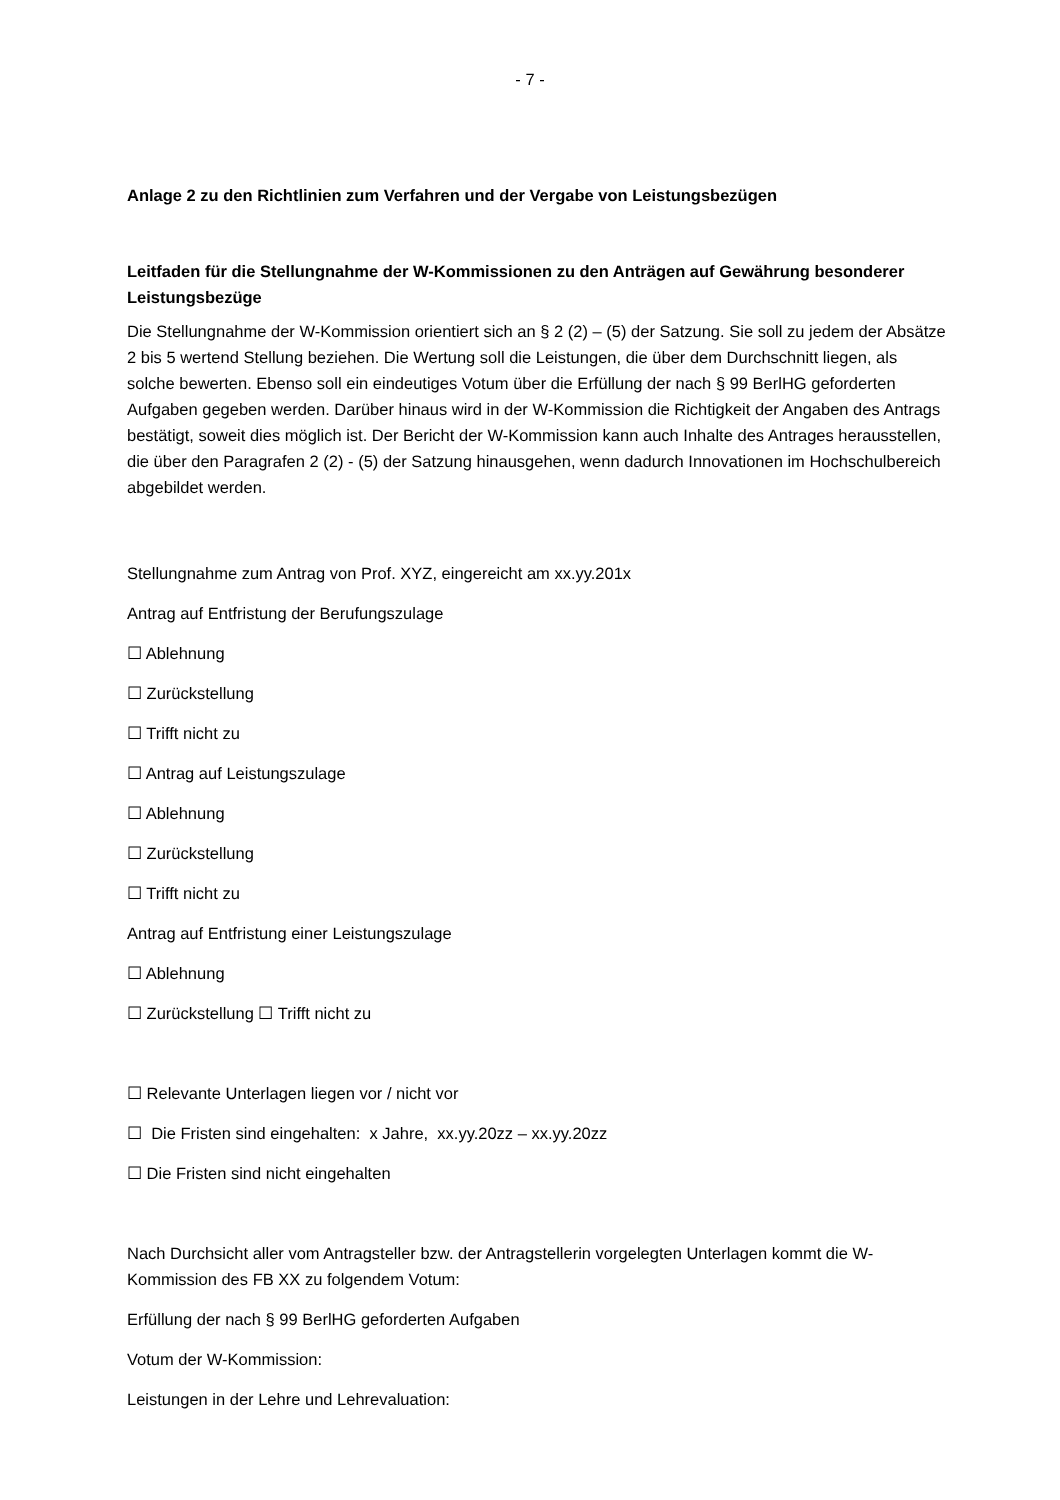- 7 -
Anlage 2 zu den Richtlinien zum Verfahren und der Vergabe von Leistungsbezügen
Leitfaden für die Stellungnahme der W-Kommissionen zu den Anträgen auf Gewährung besonderer Leistungsbezüge
Die Stellungnahme der W-Kommission orientiert sich an § 2 (2) – (5) der Satzung. Sie soll zu jedem der Absätze 2 bis 5 wertend Stellung beziehen. Die Wertung soll die Leistungen, die über dem Durchschnitt liegen, als solche bewerten. Ebenso soll ein eindeutiges Votum über die Erfüllung der nach § 99 BerlHG geforderten Aufgaben gegeben werden. Darüber hinaus wird in der W-Kommission die Richtigkeit der Angaben des Antrags bestätigt, soweit dies möglich ist. Der Bericht der W-Kommission kann auch Inhalte des Antrages herausstellen, die über den Paragrafen 2 (2) - (5) der Satzung hinausgehen, wenn dadurch Innovationen im Hochschulbereich abgebildet werden.
Stellungnahme zum Antrag von Prof. XYZ, eingereicht am xx.yy.201x
Antrag auf Entfristung der Berufungszulage
☐ Ablehnung
☐ Zurückstellung
☐ Trifft nicht zu
☐ Antrag auf Leistungszulage
☐ Ablehnung
☐ Zurückstellung
☐ Trifft nicht zu
Antrag auf Entfristung einer Leistungszulage
☐ Ablehnung
☐ Zurückstellung ☐ Trifft nicht zu
☐ Relevante Unterlagen liegen vor / nicht vor
☐ Die Fristen sind eingehalten: x Jahre, xx.yy.20zz – xx.yy.20zz
☐ Die Fristen sind nicht eingehalten
Nach Durchsicht aller vom Antragsteller bzw. der Antragstellerin vorgelegten Unterlagen kommt die W-Kommission des FB XX zu folgendem Votum:
Erfüllung der nach § 99 BerlHG geforderten Aufgaben
Votum der W-Kommission:
Leistungen in der Lehre und Lehrevaluation: